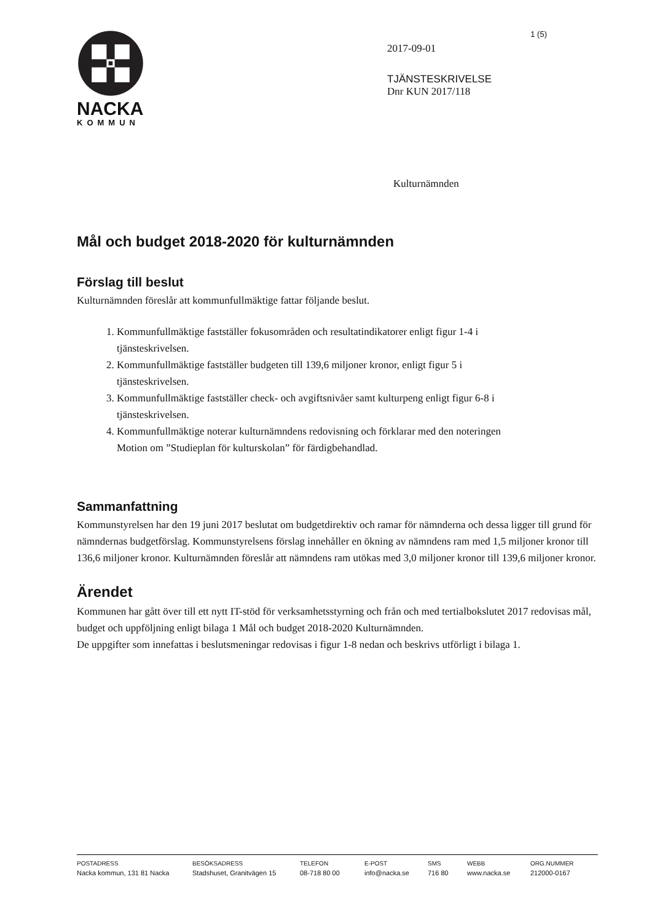NACKA
KOMMUN
1 (5)
2017-09-01
TJÄNSTESKRIVELSE
Dnr KUN 2017/118
Kulturnämnden
Mål och budget 2018-2020 för kulturnämnden
Förslag till beslut
Kulturnämnden föreslår att kommunfullmäktige fattar följande beslut.
1. Kommunfullmäktige fastställer fokusområden och resultatindikatorer enligt figur 1-4 i tjänsteskrivelsen.
2. Kommunfullmäktige fastställer budgeten till 139,6 miljoner kronor, enligt figur 5 i tjänsteskrivelsen.
3. Kommunfullmäktige fastställer check- och avgiftsnivåer samt kulturpeng enligt figur 6-8 i tjänsteskrivelsen.
4. Kommunfullmäktige noterar kulturnämndens redovisning och förklarar med den noteringen Motion om ”Studieplan för kulturskolan” för färdigbehandlad.
Sammanfattning
Kommunstyrelsen har den 19 juni 2017 beslutat om budgetdirektiv och ramar för nämnderna och dessa ligger till grund för nämndernas budgetförslag. Kommunstyrelsens förslag innehåller en ökning av nämndens ram med 1,5 miljoner kronor till 136,6 miljoner kronor. Kulturnämnden föreslår att nämndens ram utökas med 3,0 miljoner kronor till 139,6 miljoner kronor.
Ärendet
Kommunen har gått över till ett nytt IT-stöd för verksamhetsstyrning och från och med tertialbokslutet 2017 redovisas mål, budget och uppföljning enligt bilaga 1 Mål och budget 2018-2020 Kulturnämnden.
De uppgifter som innefattas i beslutsmeningar redovisas i figur 1-8 nedan och beskrivs utförligt i bilaga 1.
POSTADRESS
Nacka kommun, 131 81 Nacka
BESÖKSADRESS
Stadshuset, Granitvägen 15
TELEFON
08-718 80 00
E-POST
info@nacka.se
SMS
716 80
WEBB
www.nacka.se
ORG.NUMMER
212000-0167